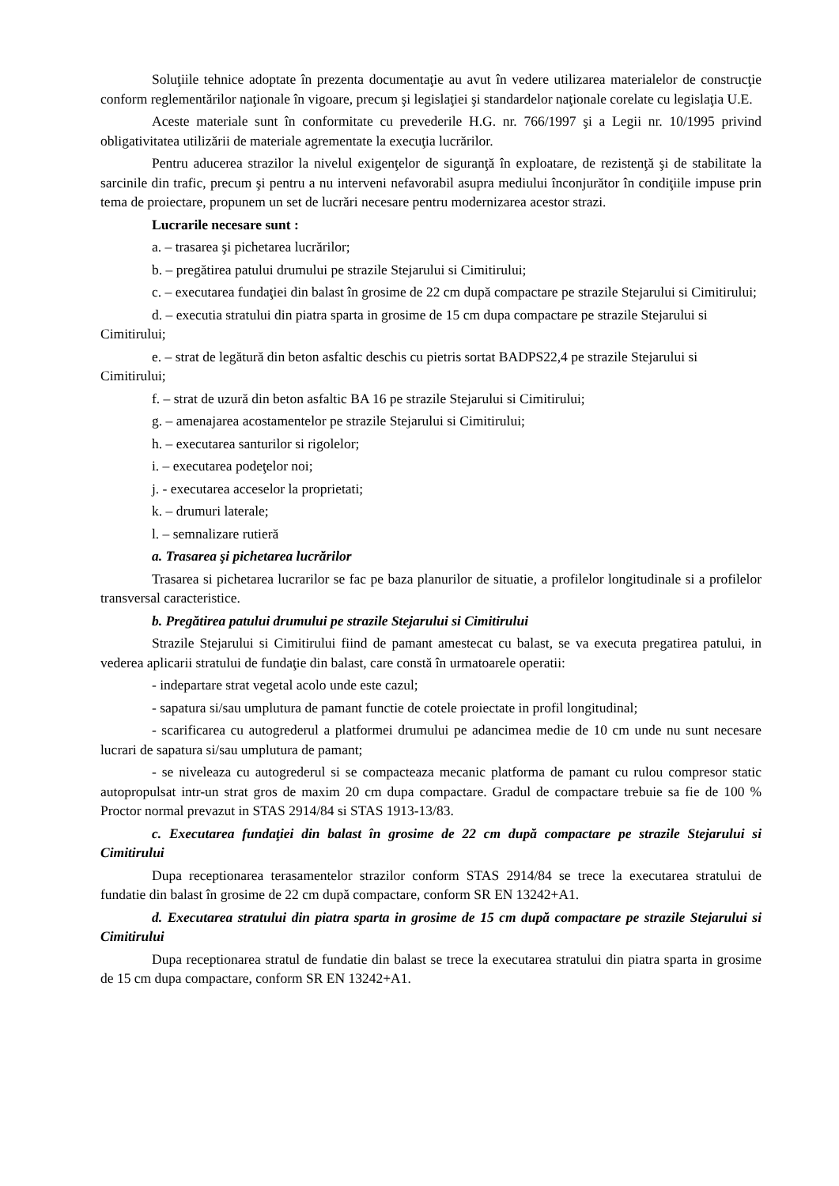Soluţiile tehnice adoptate în prezenta documentaţie au avut în vedere utilizarea materialelor de construcţie conform reglementărilor naţionale în vigoare, precum şi legislaţiei şi standardelor naţionale corelate cu legislaţia U.E.
Aceste materiale sunt în conformitate cu prevederile H.G. nr. 766/1997 şi a Legii nr. 10/1995 privind obligativitatea utilizării de materiale agrementate la execuţia lucrărilor.
Pentru aducerea strazilor la nivelul exigenţelor de siguranţă în exploatare, de rezistenţă şi de stabilitate la sarcinile din trafic, precum şi pentru a nu interveni nefavorabil asupra mediului înconjurător în condiţiile impuse prin tema de proiectare, propunem un set de lucrări necesare pentru modernizarea acestor strazi.
Lucrarile necesare sunt :
a. – trasarea şi pichetarea lucrărilor;
b. – pregătirea patului drumului pe strazile Stejarului si Cimitirului;
c. – executarea fundaţiei din balast în grosime de 22 cm după compactare pe strazile Stejarului si Cimitirului;
d. – executia stratului din piatra sparta in grosime de 15 cm dupa compactare pe strazile Stejarului si Cimitirului;
e. – strat de legătură din beton asfaltic deschis cu pietris sortat BADPS22,4 pe strazile Stejarului si Cimitirului;
f. – strat de uzură din beton asfaltic BA 16 pe strazile Stejarului si Cimitirului;
g. – amenajarea acostamentelor pe strazile Stejarului si Cimitirului;
h. – executarea santurilor si rigolelor;
i. – executarea podeţelor noi;
j. - executarea acceselor la proprietati;
k. – drumuri laterale;
l. – semnalizare rutieră
a. Trasarea şi pichetarea lucrărilor
Trasarea si pichetarea lucrarilor se fac pe baza planurilor de situatie, a profilelor longitudinale si a profilelor transversal caracteristice.
b. Pregătirea patului drumului pe strazile Stejarului si Cimitirului
Strazile Stejarului si Cimitirului fiind de pamant amestecat cu balast, se va executa pregatirea patului, in vederea aplicarii stratului de fundaţie din balast, care constă în urmatoarele operatii:
- indepartare strat vegetal acolo unde este cazul;
- sapatura si/sau umplutura de pamant functie de cotele proiectate in profil longitudinal;
- scarificarea cu autogrederul a platformei drumului pe adancimea medie de 10 cm unde nu sunt necesare lucrari de sapatura si/sau umplutura de pamant;
- se niveleaza cu autogrederul si se compacteaza mecanic platforma de pamant cu rulou compresor static autopropulsat intr-un strat gros de maxim 20 cm dupa compactare. Gradul de compactare trebuie sa fie de 100 % Proctor normal prevazut in STAS 2914/84 si STAS 1913-13/83.
c. Executarea fundaţiei din balast în grosime de 22 cm după compactare pe strazile Stejarului si Cimitirului
Dupa receptionarea terasamentelor strazilor conform STAS 2914/84 se trece la executarea stratului de fundatie din balast în grosime de 22 cm după compactare, conform SR EN 13242+A1.
d. Executarea stratului din piatra sparta in grosime de 15 cm după compactare pe strazile Stejarului si Cimitirului
Dupa receptionarea stratul de fundatie din balast se trece la executarea stratului din piatra sparta in grosime de 15 cm dupa compactare, conform SR EN 13242+A1.